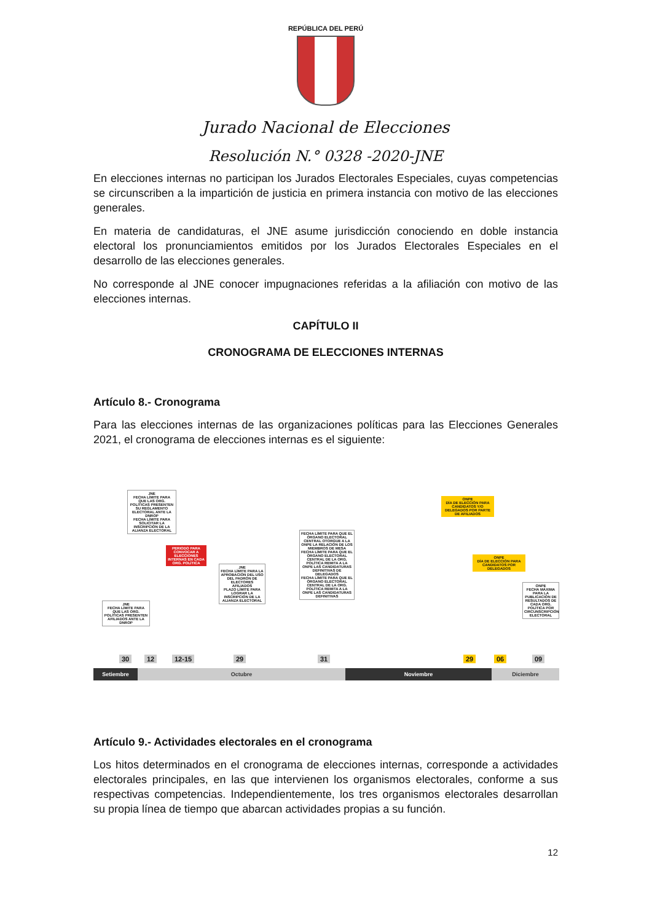REPÚBLICA DEL PERÚ
Jurado Nacional de Elecciones
Resolución N.° 0328 -2020-JNE
En elecciones internas no participan los Jurados Electorales Especiales, cuyas competencias se circunscriben a la impartición de justicia en primera instancia con motivo de las elecciones generales.
En materia de candidaturas, el JNE asume jurisdicción conociendo en doble instancia electoral los pronunciamientos emitidos por los Jurados Electorales Especiales en el desarrollo de las elecciones generales.
No corresponde al JNE conocer impugnaciones referidas a la afiliación con motivo de las elecciones internas.
CAPÍTULO II
CRONOGRAMA DE ELECCIONES INTERNAS
Artículo 8.- Cronograma
Para las elecciones internas de las organizaciones políticas para las Elecciones Generales 2021, el cronograma de elecciones internas es el siguiente:
JNE
FECHA LÍMITE PARA QUE LAS ORG. POLÍTICAS PRESENTEN AFILIADOS ANTE LA DNROP
JNE
FECHA LÍMITE PARA QUE LAS ORG. POLÍTICAS PRESENTEN SU REGLAMENTO ELECTORAL ANTE LA DNROP
FECHA LÍMITE PARA SOLICITAR LA INSCRIPCIÓN DE LA ALIANZA ELECTORAL
PERIODO PARA CONVOCAR A ELECCIONES INTERNAS EN CADA ORG. POLÍTICA
JNE
FECHA LÍMITE PARA LA APROBACIÓN DEL USO DEL PADRÓN DE ELECTORES AFILIADOS
PLAZO LÍMITE PARA LOGRAR LA INSCRIPCIÓN DE LA ALIANZA ELECTORAL
FECHA LÍMITE PARA QUE EL ÓRGANO ELECTORAL CENTRAL OTORGUE A LA ONPE LA RELACIÓN DE LOS MIEMBROS DE MESA
FECHA LÍMITE PARA QUE EL ÓRGANO ELECTORAL CENTRAL DE LA ORG. POLÍTICA REMITA A LA ONPE LAS CANDIDATURAS DEFINITIVAS DE DELEGADOS
FECHA LÍMITE PARA QUE EL ÓRGANO ELECTORAL CENTRAL DE LA ORG. POLÍTICA REMITA A LA ONPE LAS CANDIDATURAS DEFINITIVAS
ONPE
DÍA DE ELECCIÓN PARA CANDIDATOS Y/O DELEGADOS POR PARTE DE AFILIADOS
ONPE
DÍA DE ELECCIÓN PARA CANDIDATOS POR DELEGADOS
ONPE
FECHA MÁXIMA PARA LA PUBLICACIÓN DE RESULTADOS DE CADA ORG. POLÍTICA POR CIRCUNSCRIPCIÓN ELECTORAL
30 12 12-15 29 31 29 06 09
Setiembre Octubre Noviembre Diciembre
Artículo 9.- Actividades electorales en el cronograma
Los hitos determinados en el cronograma de elecciones internas, corresponde a actividades electorales principales, en las que intervienen los organismos electorales, conforme a sus respectivas competencias. Independientemente, los tres organismos electorales desarrollan su propia línea de tiempo que abarcan actividades propias a su función.
12